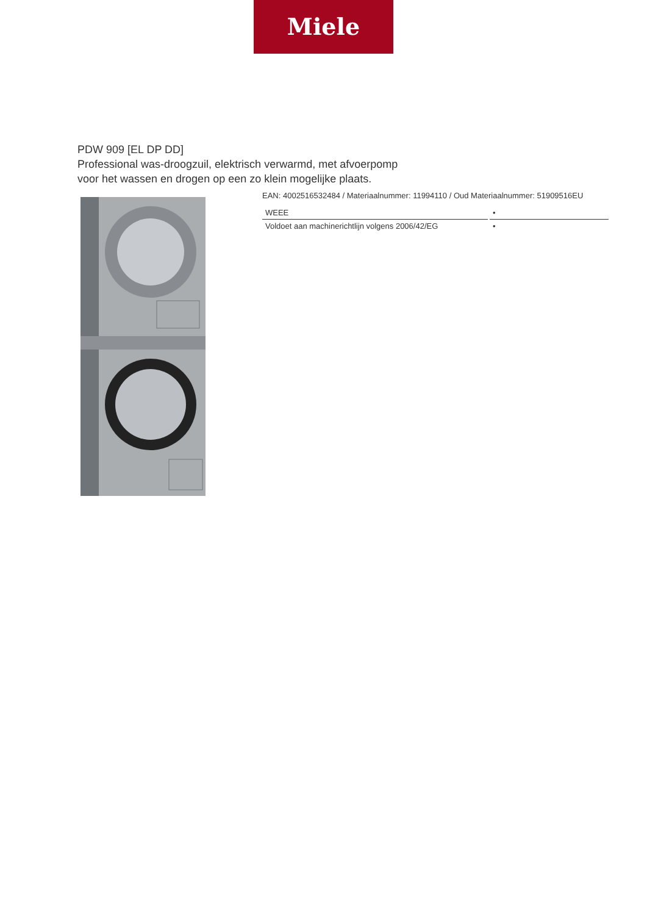Miele
PDW 909 [EL DP DD]
Professional was-droogzuil, elektrisch verwarmd, met afvoerpomp
voor het wassen en drogen op een zo klein mogelijke plaats.
EAN: 4002516532484 / Materiaalnummer: 11994110 / Oud Materiaalnummer: 51909516EU
| WEEE | • |
| Voldoet aan machinerichtlijn volgens 2006/42/EG | • |